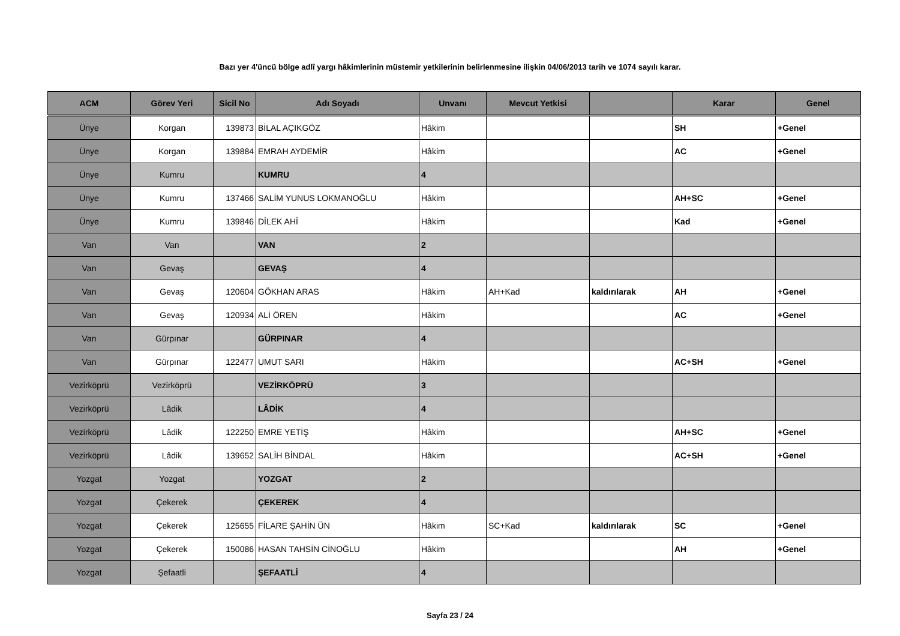Bazı yer 4'üncü bölge adlî yargı hâkimlerinin müstemir yetkilerinin belirlenmesine ilişkin 04/06/2013 tarih ve 1074 sayılı karar.
| ACM | Görev Yeri | Sicil No | Adı Soyadı | Unvanı | Mevcut Yetkisi | | Karar | Genel |
| --- | --- | --- | --- | --- | --- | --- | --- | --- |
| Ünye | Korgan | 139873 | BİLAL AÇIKGÖZ | Hâkim | | | SH | +Genel |
| Ünye | Korgan | 139884 | EMRAH AYDEMİR | Hâkim | | | AC | +Genel |
| Ünye | Kumru | | KUMRU | 4 | | | | |
| Ünye | Kumru | 137466 | SALİM YUNUS LOKMANOĞLU | Hâkim | | | AH+SC | +Genel |
| Ünye | Kumru | 139846 | DİLEK AHİ | Hâkim | | | Kad | +Genel |
| Van | Van | | VAN | 2 | | | | |
| Van | Gevaş | | GEVAŞ | 4 | | | | |
| Van | Gevaş | 120604 | GÖKHAN ARAS | Hâkim | AH+Kad | kaldırılarak | AH | +Genel |
| Van | Gevaş | 120934 | ALİ ÖREN | Hâkim | | | AC | +Genel |
| Van | Gürpınar | | GÜRPINAR | 4 | | | | |
| Van | Gürpınar | 122477 | UMUT SARI | Hâkim | | | AC+SH | +Genel |
| Vezirköprü | Vezirköprü | | VEZİRKÖPRÜ | 3 | | | | |
| Vezirköprü | Lâdik | | LÂDİK | 4 | | | | |
| Vezirköprü | Lâdik | 122250 | EMRE YETİŞ | Hâkim | | | AH+SC | +Genel |
| Vezirköprü | Lâdik | 139652 | SALİH BİNDAL | Hâkim | | | AC+SH | +Genel |
| Yozgat | Yozgat | | YOZGAT | 2 | | | | |
| Yozgat | Çekerek | | ÇEKEREK | 4 | | | | |
| Yozgat | Çekerek | 125655 | FİLARE ŞAHİN ÜN | Hâkim | SC+Kad | kaldırılarak | SC | +Genel |
| Yozgat | Çekerek | 150086 | HASAN TAHSİN CİNOĞLU | Hâkim | | | AH | +Genel |
| Yozgat | Şefaatli | | ŞEFAATLİ | 4 | | | | |
Sayfa 23 / 24